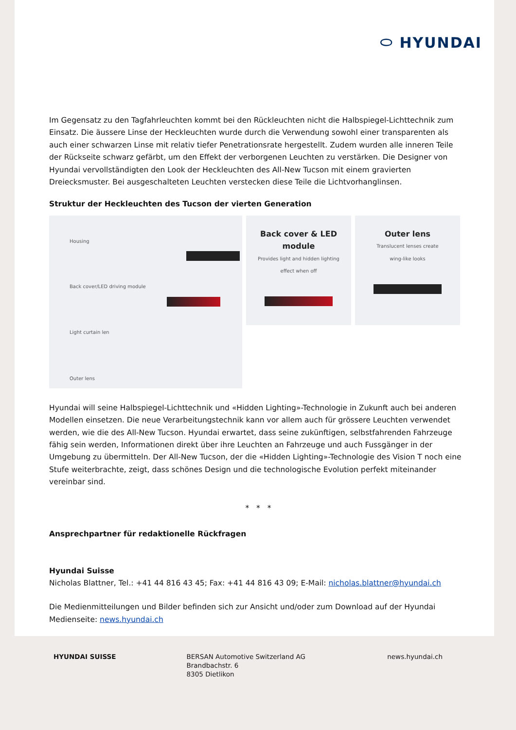⬭ HYUNDAI
Im Gegensatz zu den Tagfahrleuchten kommt bei den Rückleuchten nicht die Halbspiegel-Lichttechnik zum Einsatz. Die äussere Linse der Heckleuchten wurde durch die Verwendung sowohl einer transparenten als auch einer schwarzen Linse mit relativ tiefer Penetrationsrate hergestellt. Zudem wurden alle inneren Teile der Rückseite schwarz gefärbt, um den Effekt der verborgenen Leuchten zu verstärken. Die Designer von Hyundai vervollständigten den Look der Heckleuchten des All-New Tucson mit einem gravierten Dreiecksmuster. Bei ausgeschalteten Leuchten verstecken diese Teile die Lichtvorhanglinsen.
Struktur der Heckleuchten des Tucson der vierten Generation
Housing
Back cover/LED driving module
Light curtain len
Outer lens
Back cover & LED module
Provides light and hidden lighting
effect when off
Outer lens
Translucent lenses create
wing-like looks
Hyundai will seine Halbspiegel-Lichttechnik und «Hidden Lighting»-Technologie in Zukunft auch bei anderen Modellen einsetzen. Die neue Verarbeitungstechnik kann vor allem auch für grössere Leuchten verwendet werden, wie die des All-New Tucson. Hyundai erwartet, dass seine zukünftigen, selbstfahrenden Fahrzeuge fähig sein werden, Informationen direkt über ihre Leuchten an Fahrzeuge und auch Fussgänger in der Umgebung zu übermitteln. Der All-New Tucson, der die «Hidden Lighting»-Technologie des Vision T noch eine Stufe weiterbrachte, zeigt, dass schönes Design und die technologische Evolution perfekt miteinander vereinbar sind.
* * *
Ansprechpartner für redaktionelle Rückfragen
Hyundai Suisse
Nicholas Blattner, Tel.: +41 44 816 43 45; Fax: +41 44 816 43 09; E-Mail: nicholas.blattner@hyundai.ch
Die Medienmitteilungen und Bilder befinden sich zur Ansicht und/oder zum Download auf der Hyundai Medienseite: news.hyundai.ch
HYUNDAI SUISSE BERSAN Automotive Switzerland AG
Brandbachstr. 6
8305 Dietlikon
news.hyundai.ch